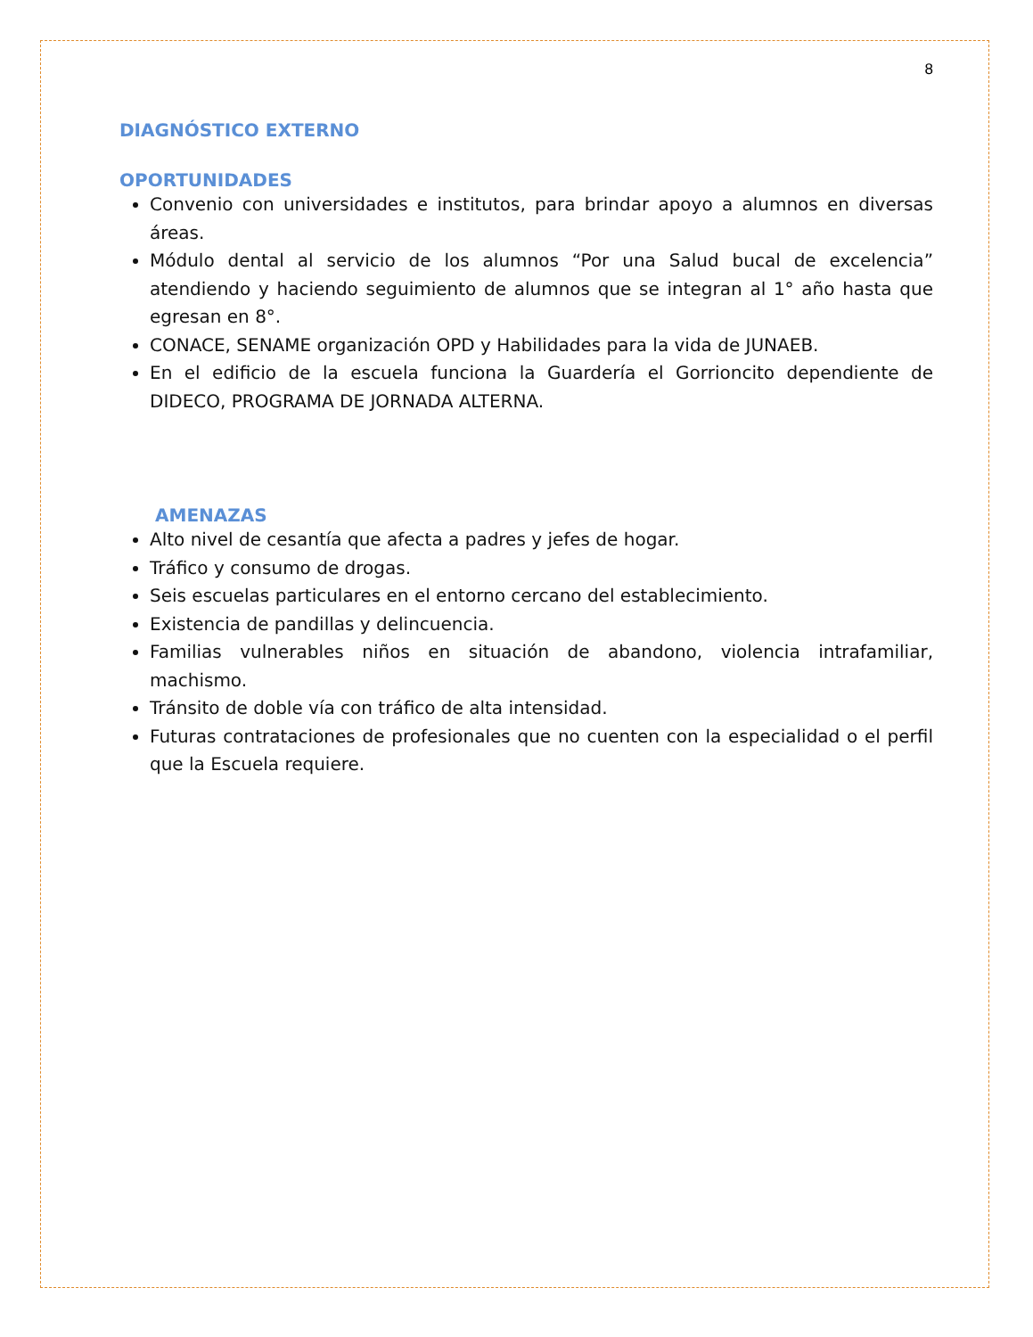8
DIAGNÓSTICO EXTERNO
OPORTUNIDADES
Convenio con universidades e institutos, para brindar apoyo a alumnos en diversas áreas.
Módulo dental al servicio de los alumnos “Por una Salud bucal de excelencia” atendiendo y haciendo seguimiento de alumnos que se integran al 1° año hasta que egresan en 8°.
CONACE, SENAME organización OPD y Habilidades para la vida de JUNAEB.
En el edificio de la escuela funciona la Guardería el Gorrioncito dependiente de DIDECO, PROGRAMA DE JORNADA ALTERNA.
AMENAZAS
Alto nivel de cesantía que afecta a padres y jefes de hogar.
Tráfico y consumo de drogas.
Seis escuelas particulares en el entorno cercano del establecimiento.
Existencia de pandillas y delincuencia.
Familias vulnerables niños en situación de abandono, violencia intrafamiliar, machismo.
Tránsito de doble vía con tráfico de alta intensidad.
Futuras contrataciones de profesionales que no cuenten con la especialidad o el perfil que la Escuela requiere.